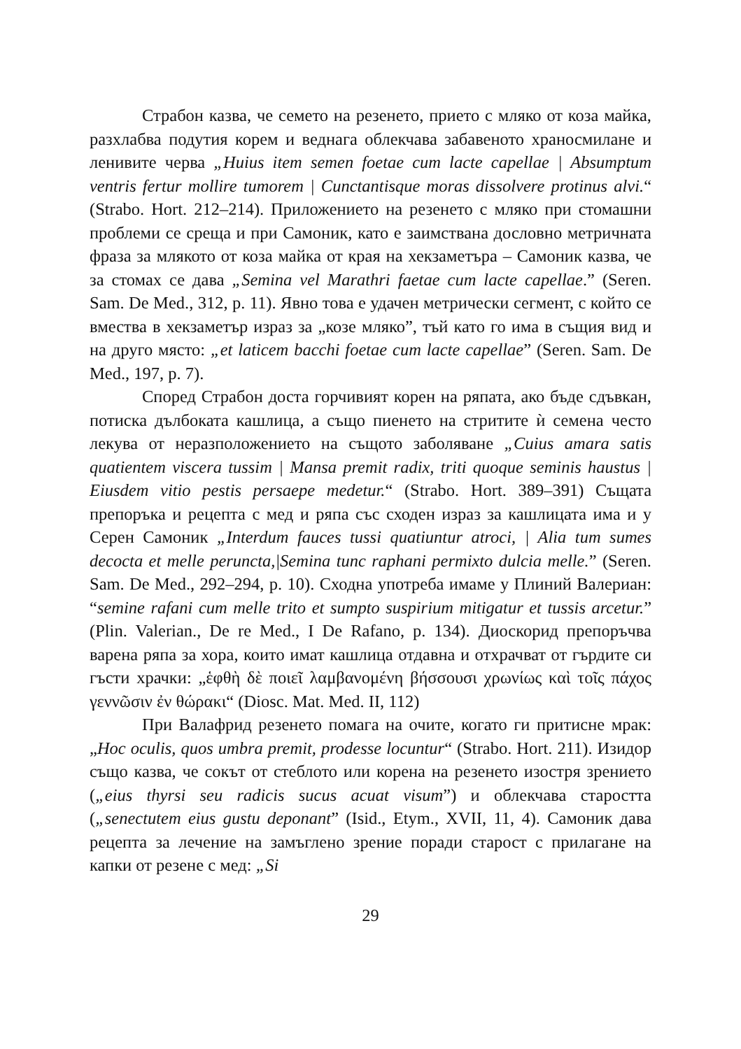Страбон казва, че семето на резенето, прието с мляко от коза майка, разхлабва подутия корем и веднага облекчава забавеното храносмилане и ленивите черва „Huius item semen foetae cum lacte capellae | Absumptum ventris fertur mollire tumorem | Cunctantisque moras dissolvere protinus alvi.“ (Strabo. Hort. 212–214). Приложението на резенето с мляко при стомашни проблеми се среща и при Самоник, като е заимствана дословно метричната фраза за млякото от коза майка от края на хекзаметъра – Самоник казва, че за стомах се дава „Semina vel Marathri faetae cum lacte capellae.” (Seren. Sam. De Med., 312, p. 11). Явно това е удачен метрически сегмент, с който се вмества в хекзаметър израз за „козе мляко”, тъй като го има в същия вид и на друго място: „et laticem bacchi foetae cum lacte capellae” (Seren. Sam. De Med., 197, p. 7).
Според Страбон доста горчивият корен на ряпата, ако бъде сдъвкан, потиска дълбоката кашлица, а също пиенето на стритите ѝ семена често лекува от неразположението на същото заболяване „Cuius amara satis quatientem viscera tussim | Mansa premit radix, triti quoque seminis haustus | Eiusdem vitio pestis persaepe medetur.“ (Strabo. Hort. 389–391) Същата препоръка и рецепта с мед и ряпа със сходен израз за кашлицата има и у Серен Самоник „Interdum fauces tussi quatiuntur atroci, | Alia tum sumes decocta et melle peruncta,|Semina tunc raphani permixto dulcia melle.” (Seren. Sam. De Med., 292–294, p. 10). Сходна употреба имаме у Плиний Валериан: “semine rafani cum melle trito et sumpto suspirium mitigatur et tussis arcetur.” (Plin. Valerian., De re Med., I De Rafano, p. 134). Диоскорид препоръчва варена ряпа за хора, които имат кашлица отдавна и отхрачват от гърдите си гъсти храчки: „ἑφθὴ δὲ ποιεῖ λαμβανομένη βήσσουσι χρωνίως καὶ τοῖς πάχος γεννῶσιν ἐν θώρακι“ (Diosc. Mat. Med. II, 112)
При Валафрид резенето помага на очите, когато ги притисне мрак: „Hoc oculis, quos umbra premit, prodesse locuntur“ (Strabo. Hort. 211). Изидор също казва, че сокът от стеблото или корена на резенето изостря зрението („eius thyrsi seu radicis sucus acuat visum”) и облекчава старостта („senectutem eius gustu deponant” (Isid., Etym., XVII, 11, 4). Самоник дава рецепта за лечение на замъглено зрение поради старост с прилагане на капки от резене с мед: „Si
29